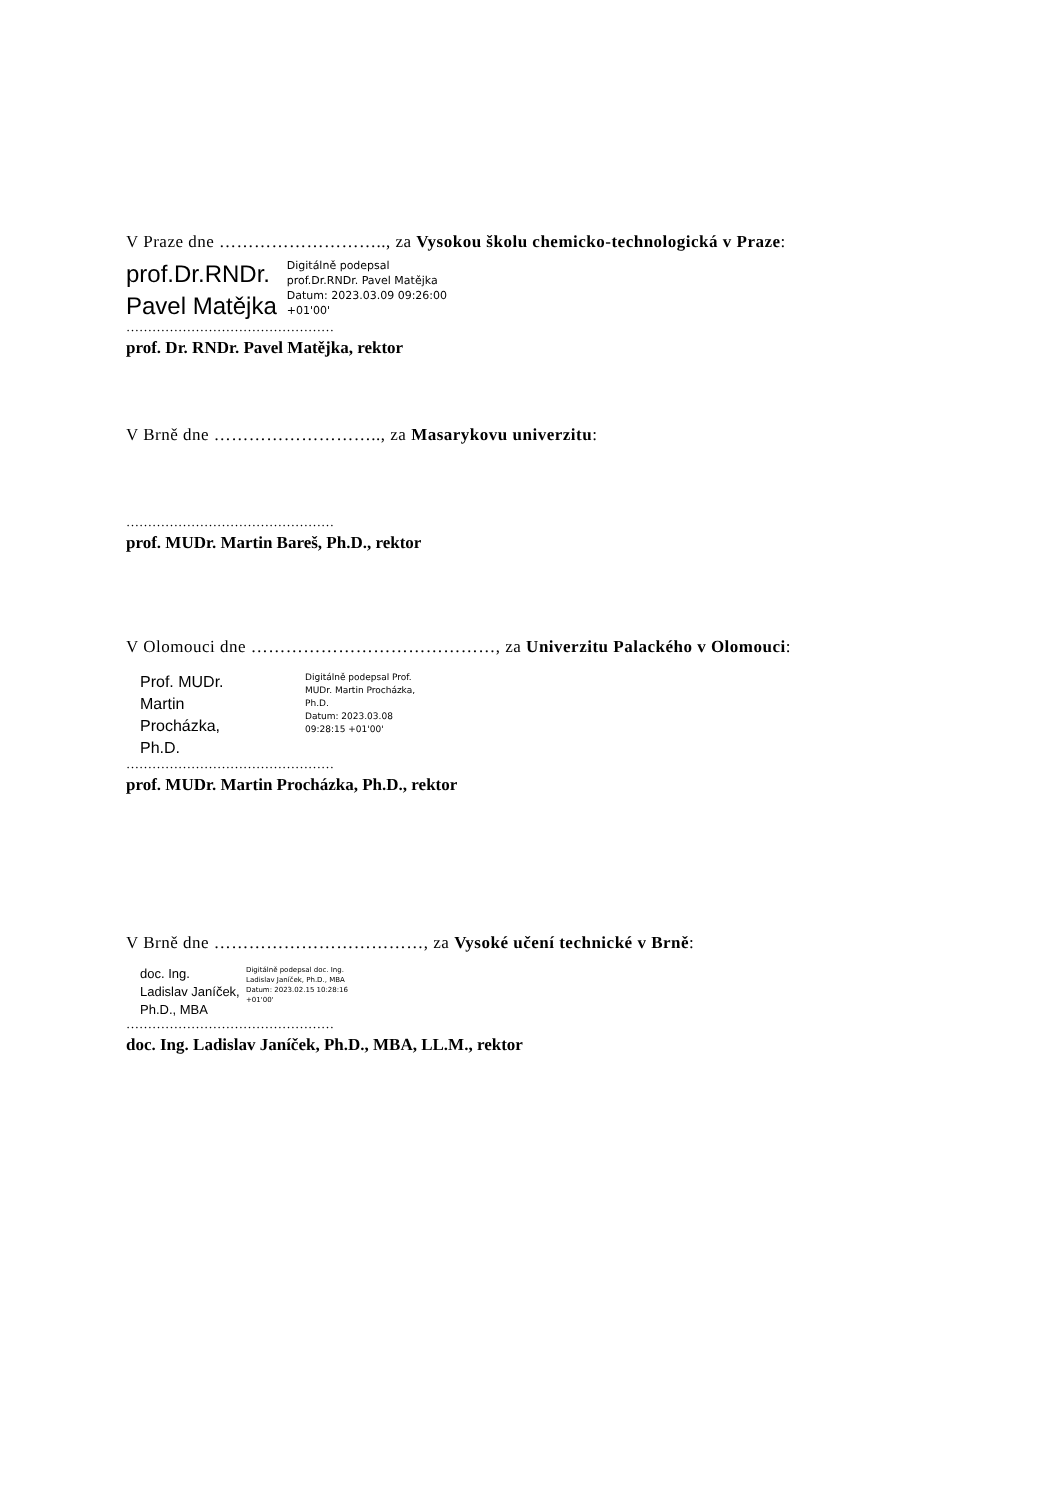V Praze dne ……………………….., za Vysokou školu chemicko-technologická v Praze:
prof.Dr.RNDr.
Pavel Matějka
Digitálně podepsal
prof.Dr.RNDr. Pavel Matějka
Datum: 2023.03.09 09:26:00
+01'00'
…………………………………………
prof. Dr. RNDr. Pavel Matějka, rektor
V Brně dne ……………………….., za Masarykovu univerzitu:
…………………………………………
prof. MUDr. Martin Bareš, Ph.D., rektor
V Olomouci dne ……………………………………, za Univerzitu Palackého v Olomouci:
Prof. MUDr. Martin Procházka, Ph.D.
Digitálně podepsal Prof. MUDr. Martin Procházka, Ph.D.
Datum: 2023.03.08 09:28:15 +01'00'
…………………………………………
prof. MUDr. Martin Procházka, Ph.D., rektor
V Brně dne ………………………………, za Vysoké učení technické v Brně:
doc. Ing. Ladislav Janíček, Ph.D., MBA
Digitálně podepsal doc. Ing. Ladislav Janíček, Ph.D., MBA
Datum: 2023.02.15 10:28:16 +01'00'
…………………………………………
doc. Ing. Ladislav Janíček, Ph.D., MBA, LL.M., rektor